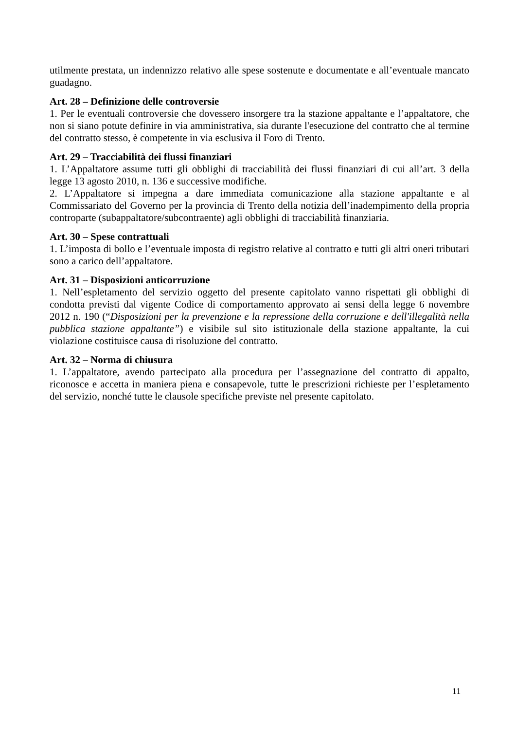utilmente prestata, un indennizzo relativo alle spese sostenute e documentate e all’eventuale mancato guadagno.
Art. 28 – Definizione delle controversie
1. Per le eventuali controversie che dovessero insorgere tra la stazione appaltante e l’appaltatore, che non si siano potute definire in via amministrativa, sia durante l'esecuzione del contratto che al termine del contratto stesso, è competente in via esclusiva il Foro di Trento.
Art. 29 – Tracciabilità dei flussi finanziari
1. L’Appaltatore assume tutti gli obblighi di tracciabilità dei flussi finanziari di cui all’art. 3 della legge 13 agosto 2010, n. 136 e successive modifiche.
2. L’Appaltatore si impegna a dare immediata comunicazione alla stazione appaltante e al Commissariato del Governo per la provincia di Trento della notizia dell’inadempimento della propria controparte (subappaltatore/subcontraente) agli obblighi di tracciabilità finanziaria.
Art. 30 – Spese contrattuali
1. L’imposta di bollo e l’eventuale imposta di registro relative al contratto e tutti gli altri oneri tributari sono a carico dell’appaltatore.
Art. 31 – Disposizioni anticorruzione
1. Nell’espletamento del servizio oggetto del presente capitolato vanno rispettati gli obblighi di condotta previsti dal vigente Codice di comportamento approvato ai sensi della legge 6 novembre 2012 n. 190 (“Disposizioni per la prevenzione e la repressione della corruzione e dell'illegalità nella pubblica stazione appaltante”) e visibile sul sito istituzionale della stazione appaltante, la cui violazione costituisce causa di risoluzione del contratto.
Art. 32 – Norma di chiusura
1. L’appaltatore, avendo partecipato alla procedura per l’assegnazione del contratto di appalto, riconosce e accetta in maniera piena e consapevole, tutte le prescrizioni richieste per l’espletamento del servizio, nonché tutte le clausole specifiche previste nel presente capitolato.
11